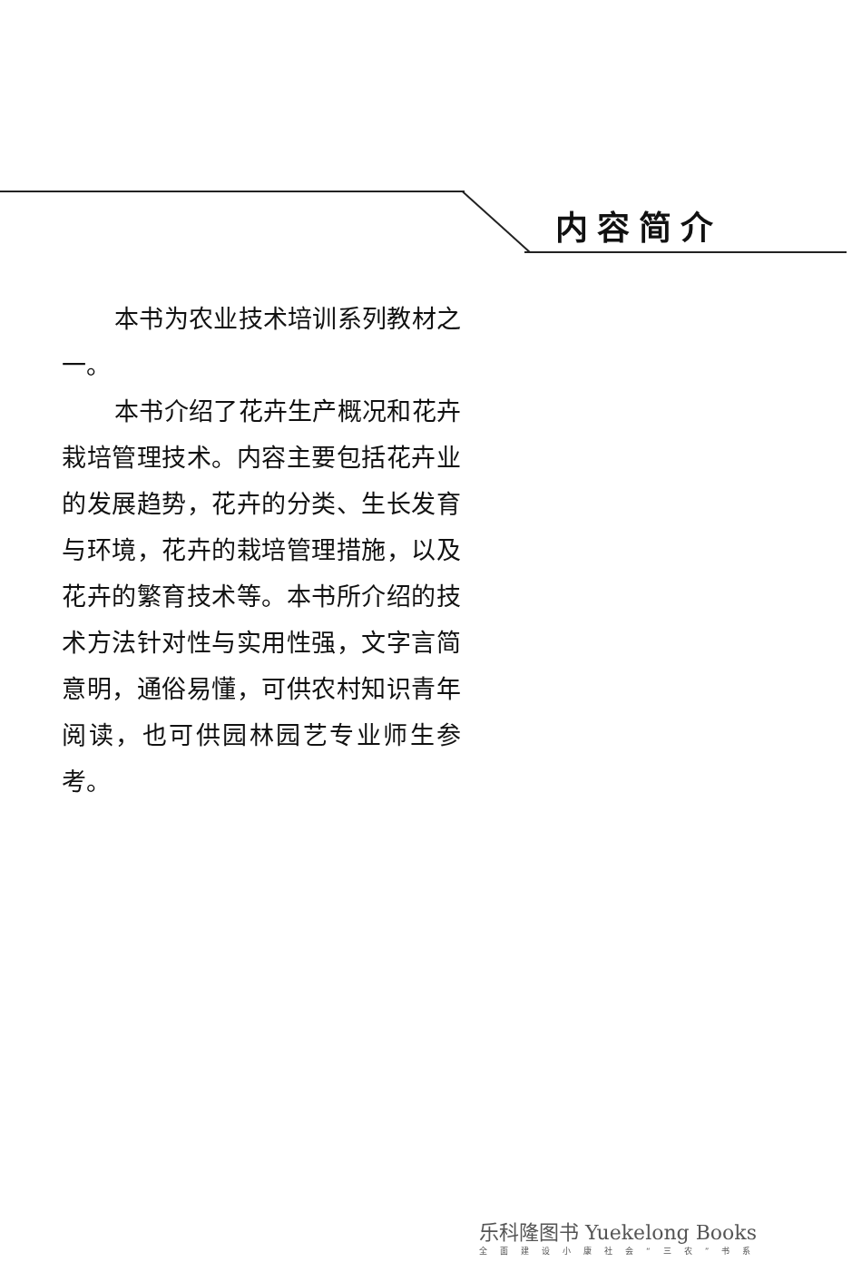内容简介
本书为农业技术培训系列教材之一。
本书介绍了花卉生产概况和花卉栽培管理技术。内容主要包括花卉业的发展趋势，花卉的分类、生长发育与环境，花卉的栽培管理措施，以及花卉的繁育技术等。本书所介绍的技术方法针对性与实用性强，文字言简意明，通俗易懂，可供农村知识青年阅读，也可供园林园艺专业师生参考。
乐科隆图书 Yuekelong Books
全面建设小康社会“三农”书系